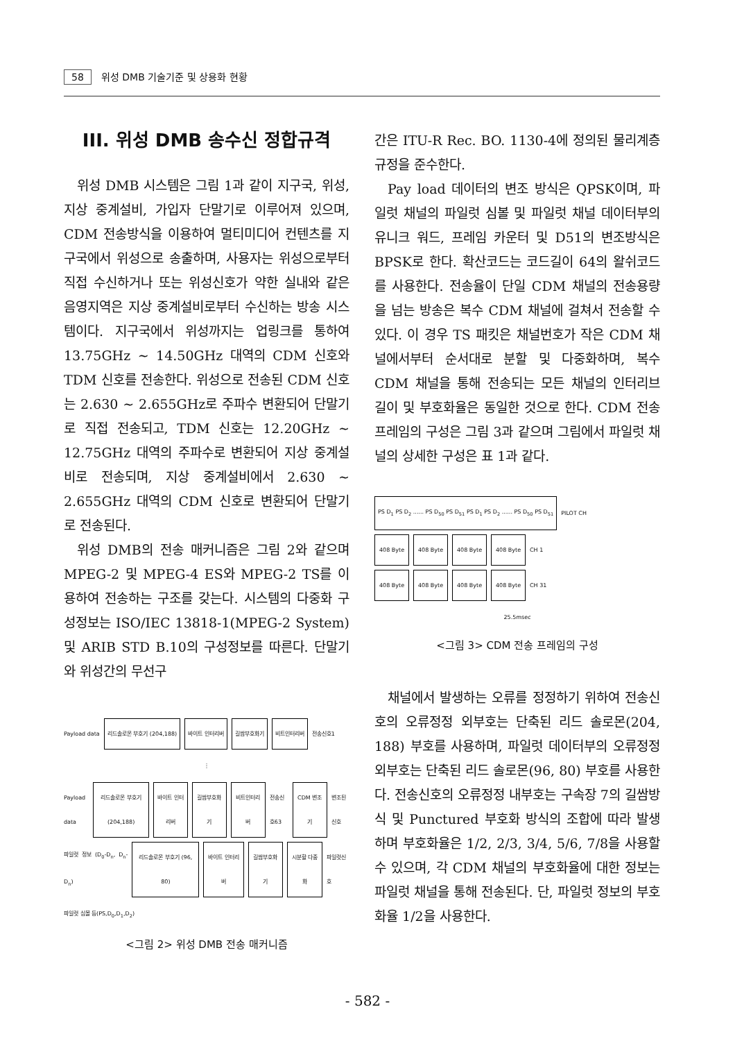58 위성 DMB 기술기준 및 상용화 현황
III. 위성 DMB 송수신 정합규격
위성 DMB 시스템은 그림 1과 같이 지구국, 위성, 지상 중계설비, 가입자 단말기로 이루어져 있으며, CDM 전송방식을 이용하여 멀티미디어 컨텐츠를 지구국에서 위성으로 송출하며, 사용자는 위성으로부터 직접 수신하거나 또는 위성신호가 약한 실내와 같은 음영지역은 지상 중계설비로부터 수신하는 방송 시스템이다. 지구국에서 위성까지는 업링크를 통하여 13.75GHz ~ 14.50GHz 대역의 CDM 신호와 TDM 신호를 전송한다. 위성으로 전송된 CDM 신호는 2.630 ~ 2.655GHz로 주파수 변환되어 단말기로 직접 전송되고, TDM 신호는 12.20GHz ~ 12.75GHz 대역의 주파수로 변환되어 지상 중계설비로 전송되며, 지상 중계설비에서 2.630 ~ 2.655GHz 대역의 CDM 신호로 변환되어 단말기로 전송된다.
위성 DMB의 전송 매커니즘은 그림 2와 같으며 MPEG-2 및 MPEG-4 ES와 MPEG-2 TS를 이용하여 전송하는 구조를 갖는다. 시스템의 다중화 구성정보는 ISO/IEC 13818-1(MPEG-2 System) 및 ARIB STD B.10의 구성정보를 따른다. 단말기와 위성간의 무선구
Payload data 리드솔로몬 부호기 (204,188) 바이트 인터리버 길쌈부호화기 비트인터리버 전송신호1
⋮
Payload data 리드솔로몬 부호기 (204,188) 바이트 인터리버 길쌈부호화기 비트인터리버 전송신호63 CDM 변조기 변조된 신호
파일럿 정보 (D<sub>0</sub>-D<sub>n</sub>, D<sub>n</sub>-D<sub>n</sub>) 리드솔로몬 부호기 (96, 80) 바이트 인터리버 길쌈부호화기 시분할 다중화 파일럿신호
파일럿 심볼 등(PS,D<sub>0</sub>,D<sub>1</sub>,D<sub>2</sub>)
<그림 2> 위성 DMB 전송 매커니즘
간은 ITU-R Rec. BO. 1130-4에 정의된 물리계층 규정을 준수한다.
Pay load 데이터의 변조 방식은 QPSK이며, 파일럿 채널의 파일럿 심볼 및 파일럿 채널 데이터부의 유니크 워드, 프레임 카운터 및 D51의 변조방식은 BPSK로 한다. 확산코드는 코드길이 64의 왈쉬코드를 사용한다. 전송율이 단일 CDM 채널의 전송용량을 넘는 방송은 복수 CDM 채널에 걸쳐서 전송할 수 있다. 이 경우 TS 패킷은 채널번호가 작은 CDM 채널에서부터 순서대로 분할 및 다중화하며, 복수 CDM 채널을 통해 전송되는 모든 채널의 인터리브 길이 및 부호화율은 동일한 것으로 한다. CDM 전송 프레임의 구성은 그림 3과 같으며 그림에서 파일럿 채널의 상세한 구성은 표 1과 같다.
PS D<sub>1</sub> PS D<sub>2</sub> ...... PS D<sub>50</sub> PS D<sub>51</sub> PS D<sub>1</sub> PS D<sub>2</sub> ...... PS D<sub>50</sub> PS D<sub>51</sub> PILOT CH
408 Byte 408 Byte 408 Byte 408 Byte CH 1
408 Byte 408 Byte 408 Byte 408 Byte CH 31
25.5msec
<그림 3> CDM 전송 프레임의 구성
채널에서 발생하는 오류를 정정하기 위하여 전송신호의 오류정정 외부호는 단축된 리드 솔로몬(204, 188) 부호를 사용하며, 파일럿 데이터부의 오류정정 외부호는 단축된 리드 솔로몬(96, 80) 부호를 사용한다. 전송신호의 오류정정 내부호는 구속장 7의 길쌈방식 및 Punctured 부호화 방식의 조합에 따라 발생하며 부호화율은 1/2, 2/3, 3/4, 5/6, 7/8을 사용할 수 있으며, 각 CDM 채널의 부호화율에 대한 정보는 파일럿 채널을 통해 전송된다. 단, 파일럿 정보의 부호화율 1/2을 사용한다.
- 582 -